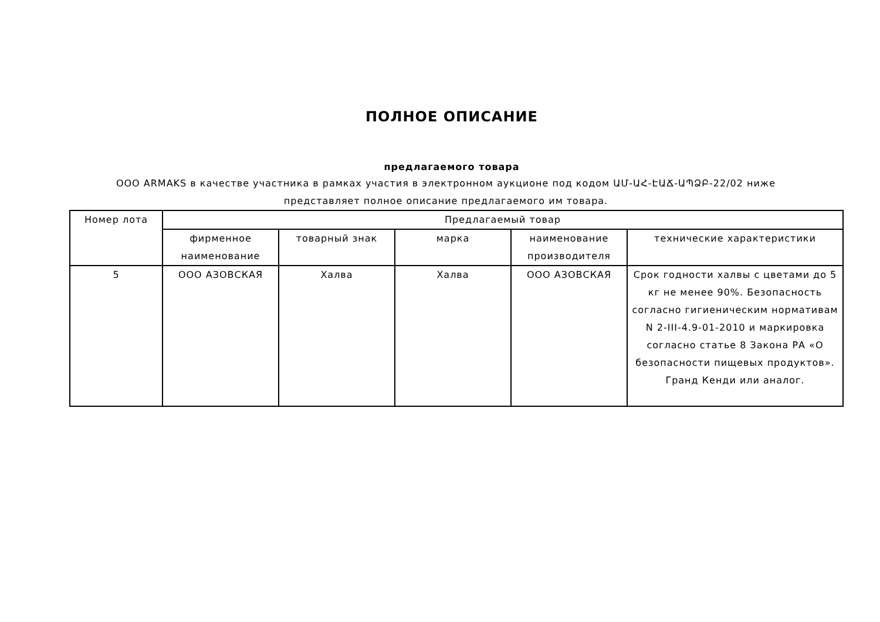ПОЛНОЕ ОПИСАНИЕ
предлагаемого товара
ООО ARMAKS в качестве участника в рамках участия в электронном аукционе под кодом ԱՄ-ԱՀ-ԷԱՃ-ԱՊՁԲ-22/02 ниже представляет полное описание предлагаемого им товара.
| Номер лота | Предлагаемый товар | | | | |
| --- | --- | --- | --- | --- | --- |
| | фирменное наименование | товарный знак | марка | наименование производителя | технические характеристики |
| 5 | ООО АЗОВСКАЯ | Халва | Халва | ООО АЗОВСКАЯ | Срок годности халвы с цветами до 5 кг не менее 90%. Безопасность согласно гигиеническим нормативам N 2-III-4.9-01-2010 и маркировка согласно статье 8 Закона РА «О безопасности пищевых продуктов». Гранд Кенди или аналог. |